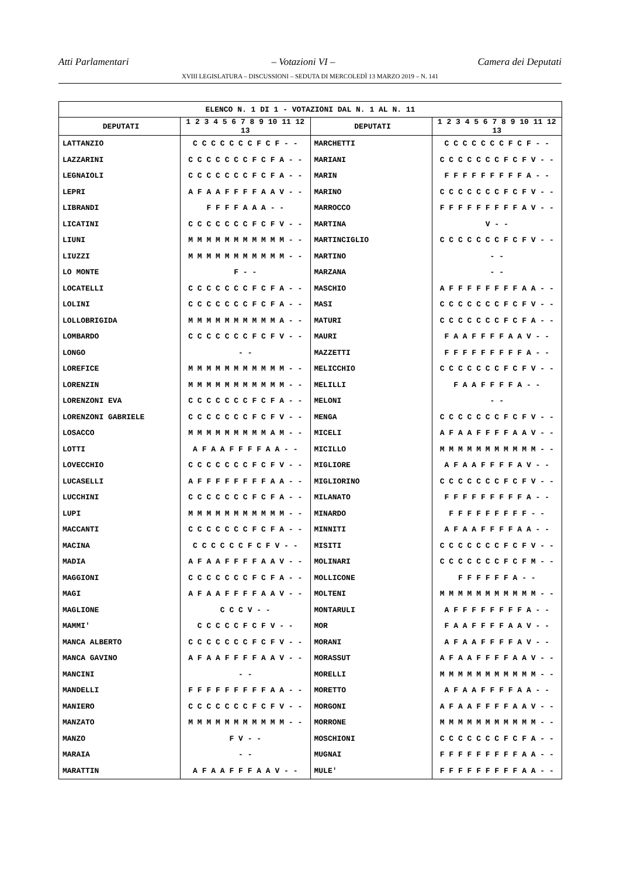Atti Parlamentari – Votazioni VI – Camera dei Deputati
XVIII LEGISLATURA – DISCUSSIONI – SEDUTA DI MERCOLEDÌ 13 MARZO 2019 – N. 141
| ELENCO N. 1 DI 1 - VOTAZIONI DAL N. 1 AL N. 11 | | | |
| --- | --- | --- | --- |
| DEPUTATI | 1 2 3 4 5 6 7 8 9 10 11 12 13 | DEPUTATI | 1 2 3 4 5 6 7 8 9 10 11 12 13 |
| LATTANZIO | C C C C C C C F C F - - | MARCHETTI | C C C C C C C F C F - - |
| LAZZARINI | C C C C C C C F C F A - - | MARIANI | C C C C C C C F C F V - - |
| LEGNAIOLI | C C C C C C C F C F A - - | MARIN | F F F F F F F F F A - - |
| LEPRI | A F A A F F F F A A V - - | MARINO | C C C C C C C F C F V - - |
| LIBRANDI | F F F F A A A - - | MARROCCO | F F F F F F F F F A V - - |
| LICATINI | C C C C C C C F C F V - - | MARTINA | V - - |
| LIUNI | M M M M M M M M M M M - - | MARTINCIGLIO | C C C C C C C F C F V - - |
| LIUZZI | M M M M M M M M M M M - - | MARTINO | - - |
| LO MONTE | F - - | MARZANA | - - |
| LOCATELLI | C C C C C C C F C F A - - | MASCHIO | A F F F F F F F F A A - - |
| LOLINI | C C C C C C C F C F A - - | MASI | C C C C C C C F C F V - - |
| LOLLOBRIGIDA | M M M M M M M M M M A - - | MATURI | C C C C C C C F C F A - - |
| LOMBARDO | C C C C C C C F C F V - - | MAURI | F A A F F F F A A V - - |
| LONGO | - - | MAZZETTI | F F F F F F F F F A - - |
| LOREFICE | M M M M M M M M M M M - - | MELICCHIO | C C C C C C C F C F V - - |
| LORENZIN | M M M M M M M M M M M - - | MELILLI | F A A F F F F A - - |
| LORENZONI EVA | C C C C C C C F C F A - - | MELONI | - - |
| LORENZONI GABRIELE | C C C C C C C F C F V - - | MENGA | C C C C C C C F C F V - - |
| LOSACCO | M M M M M M M M M A M - - | MICELI | A F A A F F F F A A V - - |
| LOTTI | A F A A F F F F A A - - | MICILLO | M M M M M M M M M M M - - |
| LOVECCHIO | C C C C C C C F C F V - - | MIGLIORE | A F A A F F F F A V - - |
| LUCASELLI | A F F F F F F F F A A - - | MIGLIORINO | C C C C C C C F C F V - - |
| LUCCHINI | C C C C C C C F C F A - - | MILANATO | F F F F F F F F F A - - |
| LUPI | M M M M M M M M M M M - - | MINARDO | F F F F F F F F F - - |
| MACCANTI | C C C C C C C F C F A - - | MINNITI | A F A A F F F F A A - - |
| MACINA | C C C C C C F C F V - - | MISITI | C C C C C C C F C F V - - |
| MADIA | A F A A F F F F A A V - - | MOLINARI | C C C C C C C F C F M - - |
| MAGGIONI | C C C C C C C F C F A - - | MOLLICONE | F F F F F F A - - |
| MAGI | A F A A F F F F A A V - - | MOLTENI | M M M M M M M M M M M - - |
| MAGLIONE | C C C V - - | MONTARULI | A F F F F F F F F A - - |
| MAMMI' | C C C C C F C F V - - | MOR | F A A F F F F A A V - - |
| MANCA ALBERTO | C C C C C C C F C F V - - | MORANI | A F A A F F F F A V - - |
| MANCA GAVINO | A F A A F F F F A A V - - | MORASSUT | A F A A F F F F A A V - - |
| MANCINI | - - | MORELLI | M M M M M M M M M M M - - |
| MANDELLI | F F F F F F F F F A A - - | MORETTO | A F A A F F F F A A - - |
| MANIERO | C C C C C C C F C F V - - | MORGONI | A F A A F F F F A A V - - |
| MANZATO | M M M M M M M M M M M - - | MORRONE | M M M M M M M M M M M - - |
| MANZO | F V - - | MOSCHIONI | C C C C C C C F C F A - - |
| MARAIA | - - | MUGNAI | F F F F F F F F F A A - - |
| MARATTIN | A F A A F F F A A V - - | MULE' | F F F F F F F F F A A - - |